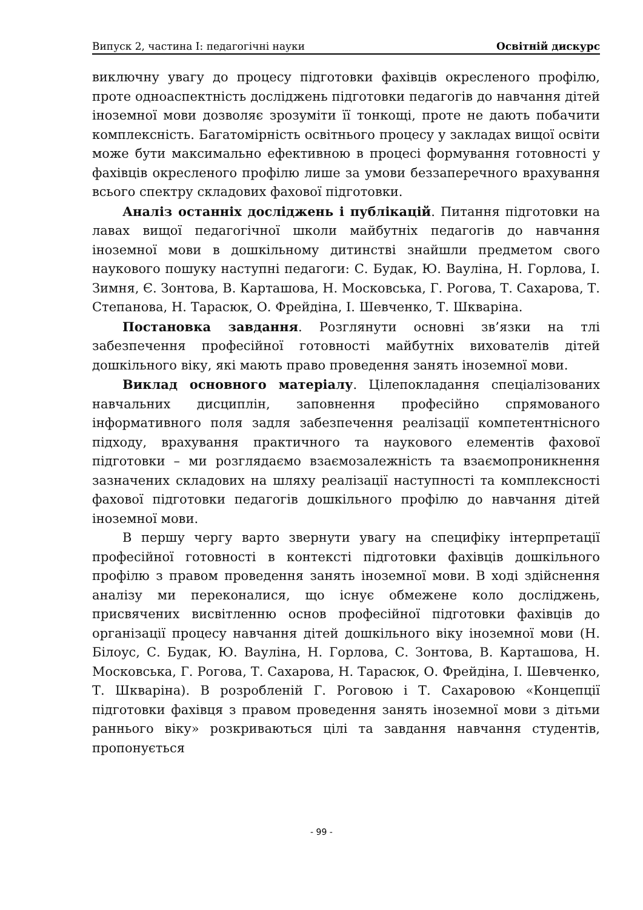Випуск 2, частина І: педагогічні науки Освітній дискурс
виключну увагу до процесу підготовки фахівців окресленого профілю, проте одноаспектність досліджень підготовки педагогів до навчання дітей іноземної мови дозволяє зрозуміти її тонкощі, проте не дають побачити комплексність. Багатомірність освітнього процесу у закладах вищої освіти може бути максимально ефективною в процесі формування готовності у фахівців окресленого профілю лише за умови беззаперечного врахування всього спектру складових фахової підготовки.
Аналіз останніх досліджень і публікацій. Питання підготовки на лавах вищої педагогічної школи майбутніх педагогів до навчання іноземної мови в дошкільному дитинстві знайшли предметом свого наукового пошуку наступні педагоги: С. Будак, Ю. Вауліна, Н. Горлова, І. Зимня, Є. Зонтова, В. Карташова, Н. Московська, Г. Рогова, Т. Сахарова, Т. Степанова, Н. Тарасюк, О. Фрейдіна, І. Шевченко, Т. Шкваріна.
Постановка завдання. Розглянути основні зв’язки на тлі забезпечення професійної готовності майбутніх вихователів дітей дошкільного віку, які мають право проведення занять іноземної мови.
Виклад основного матеріалу. Цілепокладання спеціалізованих навчальних дисциплін, заповнення професійно спрямованого інформативного поля задля забезпечення реалізації компетентнісного підходу, врахування практичного та наукового елементів фахової підготовки – ми розглядаємо взаємозалежність та взаємопроникнення зазначених складових на шляху реалізації наступності та комплексності фахової підготовки педагогів дошкільного профілю до навчання дітей іноземної мови.
В першу чергу варто звернути увагу на специфіку інтерпретації професійної готовності в контексті підготовки фахівців дошкільного профілю з правом проведення занять іноземної мови. В ході здійснення аналізу ми переконалися, що існує обмежене коло досліджень, присвячених висвітленню основ професійної підготовки фахівців до організації процесу навчання дітей дошкільного віку іноземної мови (Н. Білоус, С. Будак, Ю. Вауліна, Н. Горлова, С. Зонтова, В. Карташова, Н. Московська, Г. Рогова, Т. Сахарова, Н. Тарасюк, О. Фрейдіна, І. Шевченко, Т. Шкваріна). В розробленій Г. Роговою і Т. Сахаровою «Концепції підготовки фахівця з правом проведення занять іноземної мови з дітьми раннього віку» розкриваються цілі та завдання навчання студентів, пропонується
- 99 -